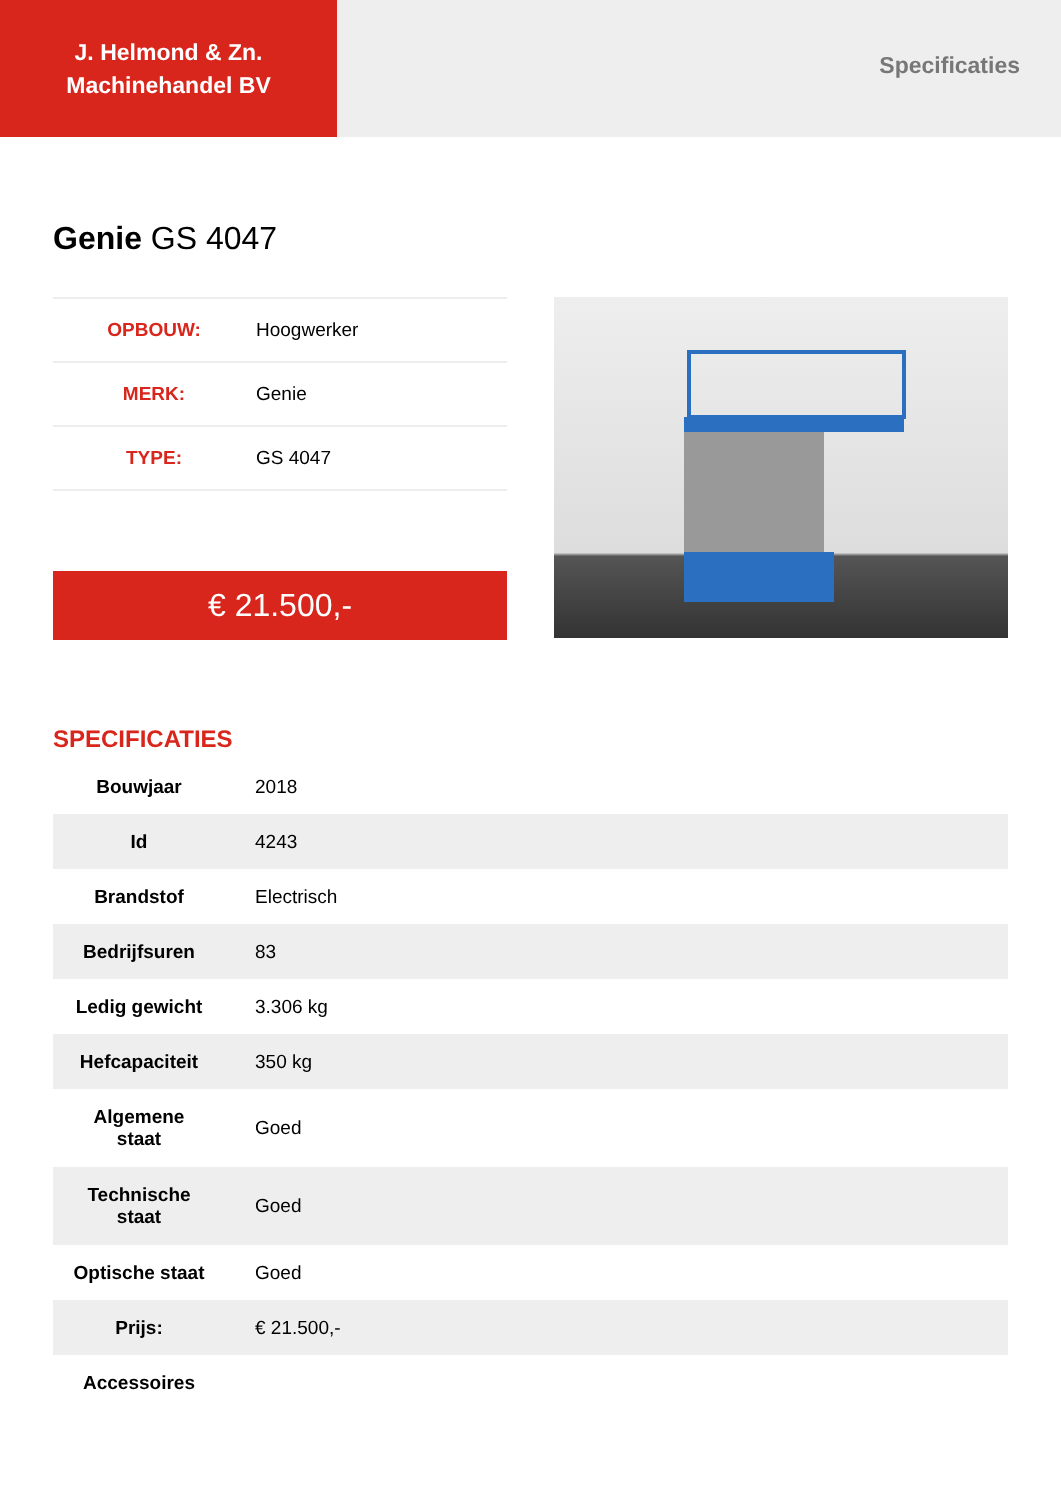J. Helmond & Zn.
Machinehandel BV
Specificaties
Genie GS 4047
| OPBOUW: | Hoogwerker |
| MERK: | Genie |
| TYPE: | GS 4047 |
€ 21.500,-
SPECIFICATIES
| Bouwjaar | 2018 |
| Id | 4243 |
| Brandstof | Electrisch |
| Bedrijfsuren | 83 |
| Ledig gewicht | 3.306 kg |
| Hefcapaciteit | 350 kg |
| Algemene staat | Goed |
| Technische staat | Goed |
| Optische staat | Goed |
| Prijs: | € 21.500,- |
| Accessoires | |